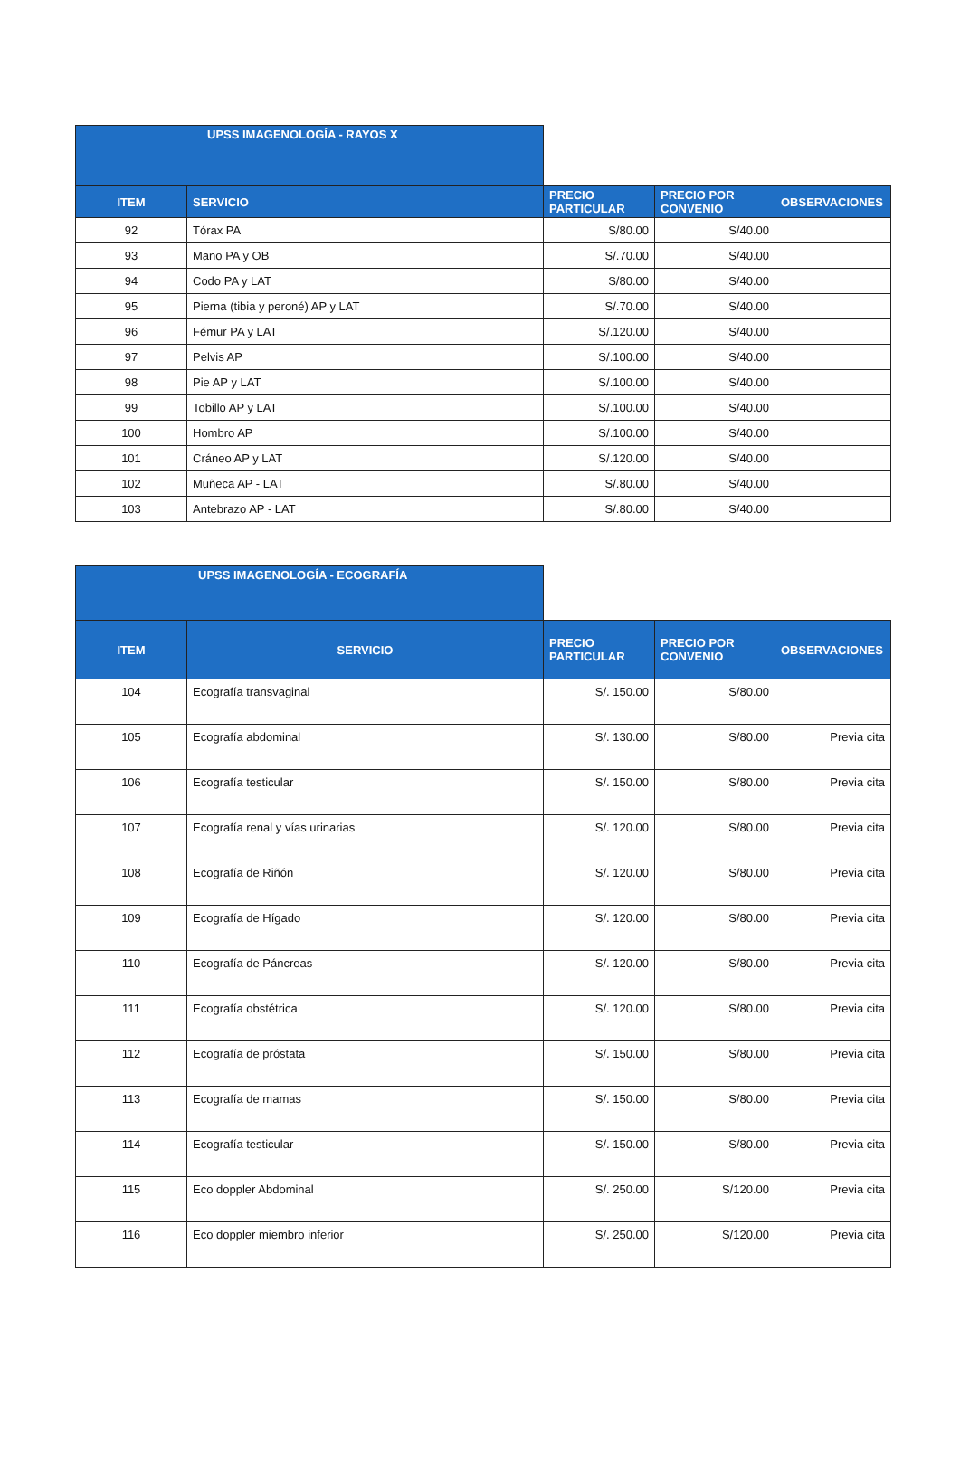| UPSS IMAGENOLOGÍA - RAYOS X | | | | |
| --- | --- | --- | --- | --- |
| ITEM | SERVICIO | PRECIO PARTICULAR | PRECIO POR CONVENIO | OBSERVACIONES |
| 92 | Tórax PA | S/80.00 | S/40.00 | |
| 93 | Mano PA y OB | S/.70.00 | S/40.00 | |
| 94 | Codo PA y LAT | S/80.00 | S/40.00 | |
| 95 | Pierna (tibia y peroné) AP y LAT | S/.70.00 | S/40.00 | |
| 96 | Fémur PA y LAT | S/.120.00 | S/40.00 | |
| 97 | Pelvis AP | S/.100.00 | S/40.00 | |
| 98 | Pie AP y LAT | S/.100.00 | S/40.00 | |
| 99 | Tobillo AP y LAT | S/.100.00 | S/40.00 | |
| 100 | Hombro AP | S/.100.00 | S/40.00 | |
| 101 | Cráneo AP y LAT | S/.120.00 | S/40.00 | |
| 102 | Muñeca AP - LAT | S/.80.00 | S/40.00 | |
| 103 | Antebrazo AP - LAT | S/.80.00 | S/40.00 | |
| UPSS IMAGENOLOGÍA - ECOGRAFÍA | | | | |
| --- | --- | --- | --- | --- |
| ITEM | SERVICIO | PRECIO PARTICULAR | PRECIO POR CONVENIO | OBSERVACIONES |
| 104 | Ecografía transvaginal | S/. 150.00 | S/80.00 | |
| 105 | Ecografía abdominal | S/. 130.00 | S/80.00 | Previa cita |
| 106 | Ecografía testicular | S/. 150.00 | S/80.00 | Previa cita |
| 107 | Ecografía renal y vías urinarias | S/. 120.00 | S/80.00 | Previa cita |
| 108 | Ecografía de Riñón | S/. 120.00 | S/80.00 | Previa cita |
| 109 | Ecografía de Hígado | S/. 120.00 | S/80.00 | Previa cita |
| 110 | Ecografía de Páncreas | S/. 120.00 | S/80.00 | Previa cita |
| 111 | Ecografía obstétrica | S/. 120.00 | S/80.00 | Previa cita |
| 112 | Ecografía de próstata | S/. 150.00 | S/80.00 | Previa cita |
| 113 | Ecografía de mamas | S/. 150.00 | S/80.00 | Previa cita |
| 114 | Ecografía testicular | S/. 150.00 | S/80.00 | Previa cita |
| 115 | Eco doppler Abdominal | S/. 250.00 | S/120.00 | Previa cita |
| 116 | Eco doppler miembro inferior | S/. 250.00 | S/120.00 | Previa cita |